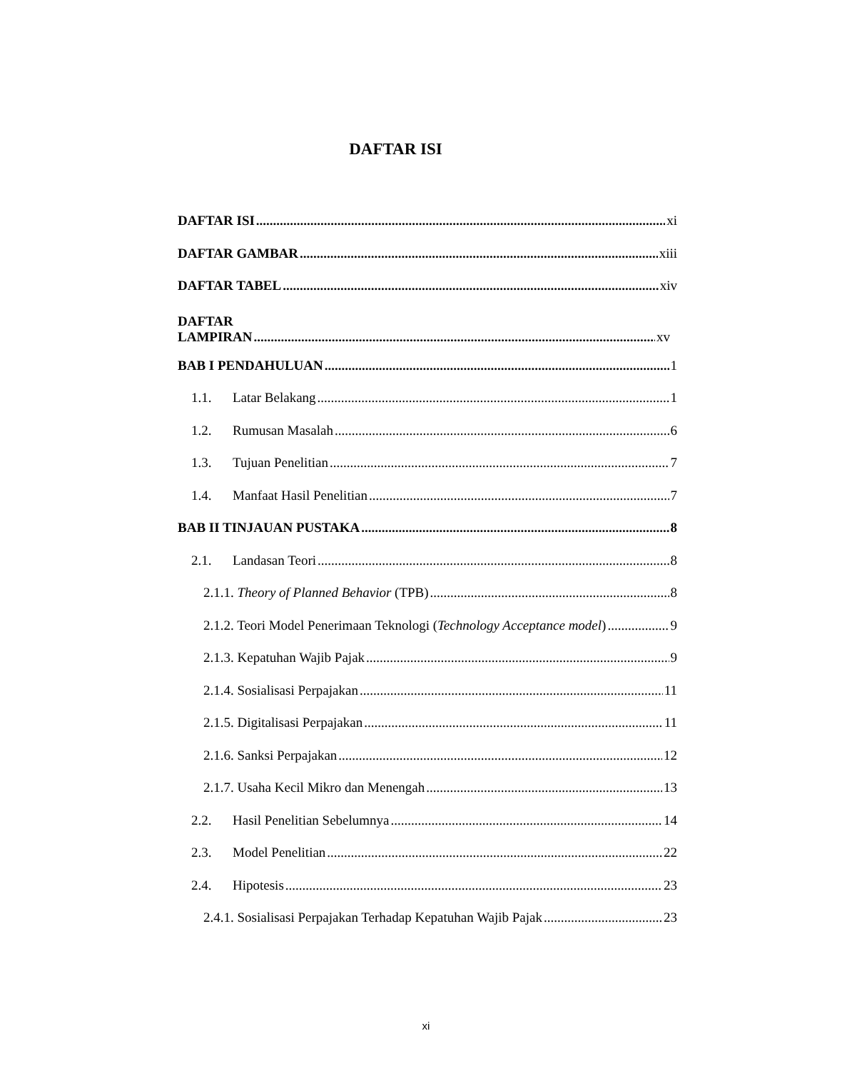DAFTAR ISI
DAFTAR ISI xi
DAFTAR GAMBAR xiii
DAFTAR TABEL xiv
DAFTAR
LAMPIRAN xv
BAB I PENDAHULUAN 1
1.1. Latar Belakang 1
1.2. Rumusan Masalah 6
1.3. Tujuan Penelitian 7
1.4. Manfaat Hasil Penelitian 7
BAB II TINJAUAN PUSTAKA 8
2.1. Landasan Teori 8
2.1.1. Theory of Planned Behavior (TPB) 8
2.1.2. Teori Model Penerimaan Teknologi (Technology Acceptance model) 9
2.1.3. Kepatuhan Wajib Pajak 9
2.1.4. Sosialisasi Perpajakan 11
2.1.5. Digitalisasi Perpajakan 11
2.1.6. Sanksi Perpajakan 12
2.1.7. Usaha Kecil Mikro dan Menengah 13
2.2. Hasil Penelitian Sebelumnya 14
2.3. Model Penelitian 22
2.4. Hipotesis 23
2.4.1. Sosialisasi Perpajakan Terhadap Kepatuhan Wajib Pajak 23
xi